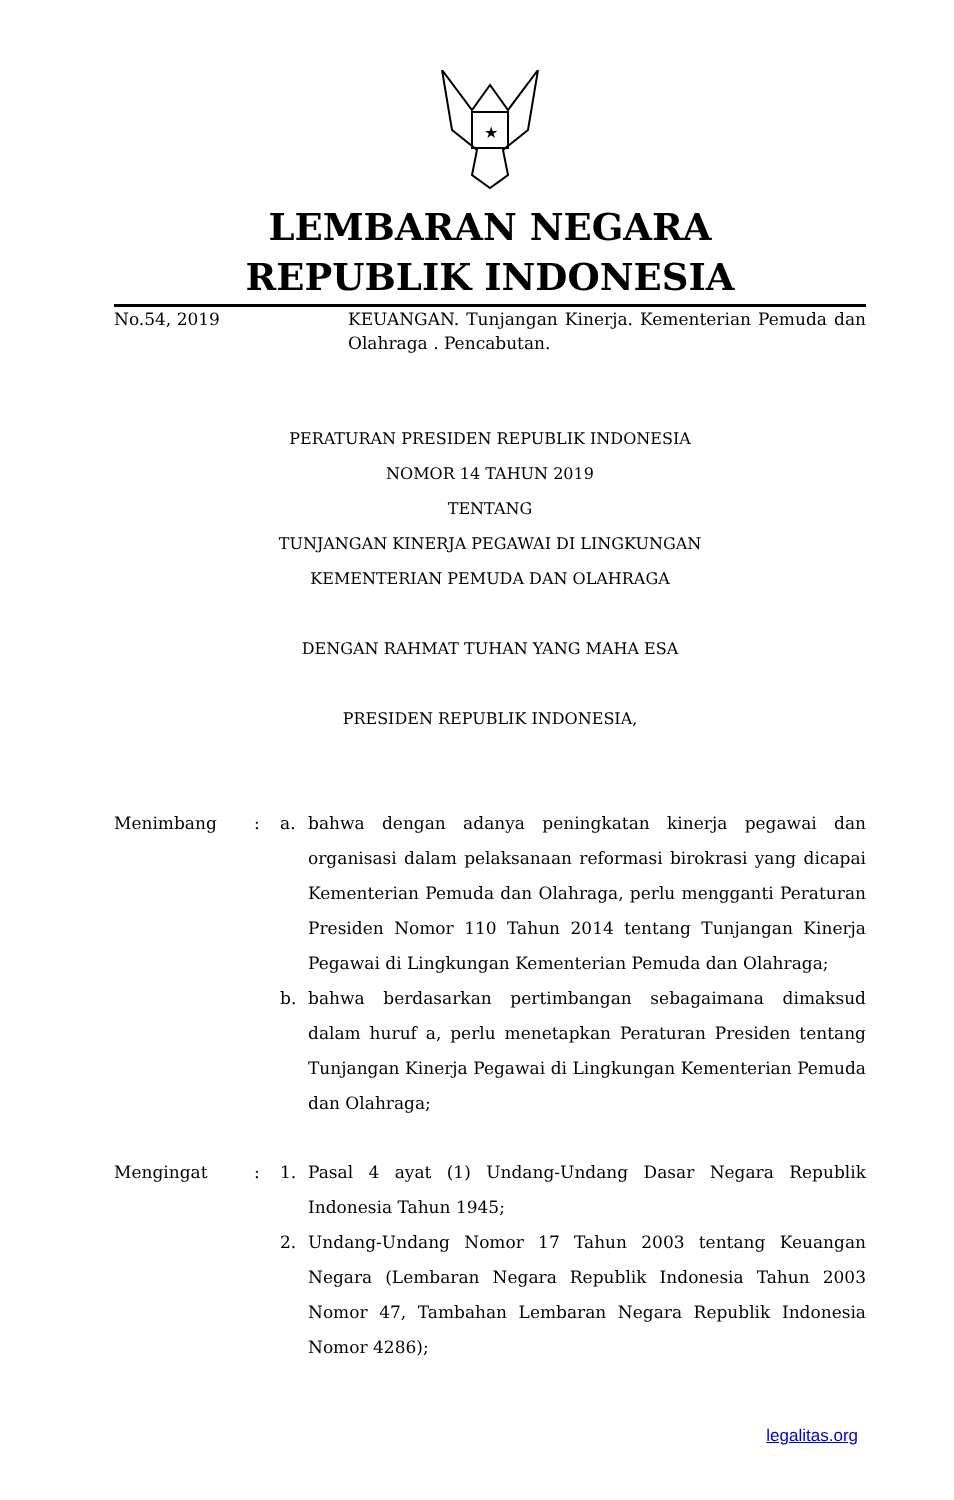★
LEMBARAN NEGARA
REPUBLIK INDONESIA
No.54, 2019 KEUANGAN. Tunjangan Kinerja. Kementerian Pemuda dan Olahraga . Pencabutan.
PERATURAN PRESIDEN REPUBLIK INDONESIA
NOMOR 14 TAHUN 2019
TENTANG
TUNJANGAN KINERJA PEGAWAI DI LINGKUNGAN
KEMENTERIAN PEMUDA DAN OLAHRAGA
DENGAN RAHMAT TUHAN YANG MAHA ESA
PRESIDEN REPUBLIK INDONESIA,
Menimbang : a. bahwa dengan adanya peningkatan kinerja pegawai dan organisasi dalam pelaksanaan reformasi birokrasi yang dicapai Kementerian Pemuda dan Olahraga, perlu mengganti Peraturan Presiden Nomor 110 Tahun 2014 tentang Tunjangan Kinerja Pegawai di Lingkungan Kementerian Pemuda dan Olahraga;
b. bahwa berdasarkan pertimbangan sebagaimana dimaksud dalam huruf a, perlu menetapkan Peraturan Presiden tentang Tunjangan Kinerja Pegawai di Lingkungan Kementerian Pemuda dan Olahraga;
Mengingat : 1. Pasal 4 ayat (1) Undang-Undang Dasar Negara Republik Indonesia Tahun 1945;
2. Undang-Undang Nomor 17 Tahun 2003 tentang Keuangan Negara (Lembaran Negara Republik Indonesia Tahun 2003 Nomor 47, Tambahan Lembaran Negara Republik Indonesia Nomor 4286);
legalitas.org